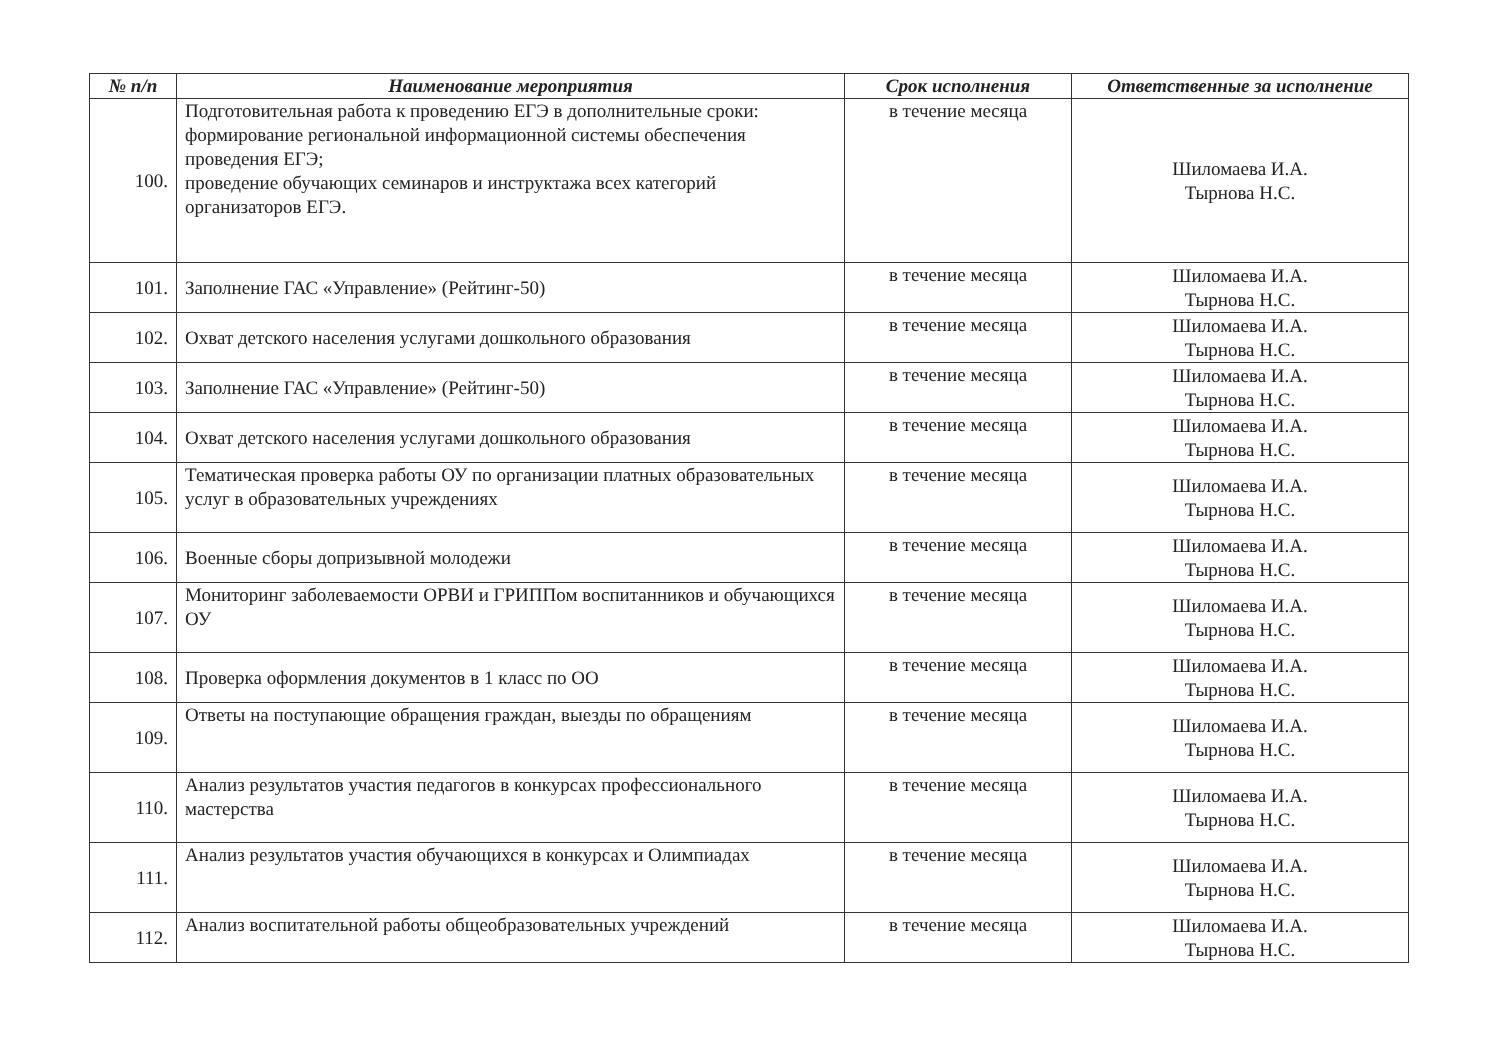| № п/п | Наименование мероприятия | Срок исполнения | Ответственные за исполнение |
| --- | --- | --- | --- |
| 100. | Подготовительная работа к проведению ЕГЭ в дополнительные сроки: формирование региональной информационной системы обеспечения проведения ЕГЭ; проведение обучающих семинаров и инструктажа всех категорий организаторов ЕГЭ. | в течение месяца | Шиломаева И.А. Тырнова Н.С. |
| 101. | Заполнение ГАС «Управление» (Рейтинг-50) | в течение месяца | Шиломаева И.А. Тырнова Н.С. |
| 102. | Охват детского населения услугами дошкольного образования | в течение месяца | Шиломаева И.А. Тырнова Н.С. |
| 103. | Заполнение ГАС «Управление» (Рейтинг-50) | в течение месяца | Шиломаева И.А. Тырнова Н.С. |
| 104. | Охват детского населения услугами дошкольного образования | в течение месяца | Шиломаева И.А. Тырнова Н.С. |
| 105. | Тематическая проверка работы ОУ по организации платных образовательных услуг в образовательных учреждениях | в течение месяца | Шиломаева И.А. Тырнова Н.С. |
| 106. | Военные сборы допризывной молодежи | в течение месяца | Шиломаева И.А. Тырнова Н.С. |
| 107. | Мониторинг заболеваемости ОРВИ и ГРИППом воспитанников и обучающихся ОУ | в течение месяца | Шиломаева И.А. Тырнова Н.С. |
| 108. | Проверка оформления документов в 1 класс по ОО | в течение месяца | Шиломаева И.А. Тырнова Н.С. |
| 109. | Ответы на поступающие обращения граждан, выезды по обращениям | в течение месяца | Шиломаева И.А. Тырнова Н.С. |
| 110. | Анализ результатов участия педагогов в конкурсах профессионального мастерства | в течение месяца | Шиломаева И.А. Тырнова Н.С. |
| 111. | Анализ результатов участия обучающихся в конкурсах и Олимпиадах | в течение месяца | Шиломаева И.А. Тырнова Н.С. |
| 112. | Анализ воспитательной работы общеобразовательных учреждений | в течение месяца | Шиломаева И.А. Тырнова Н.С. |